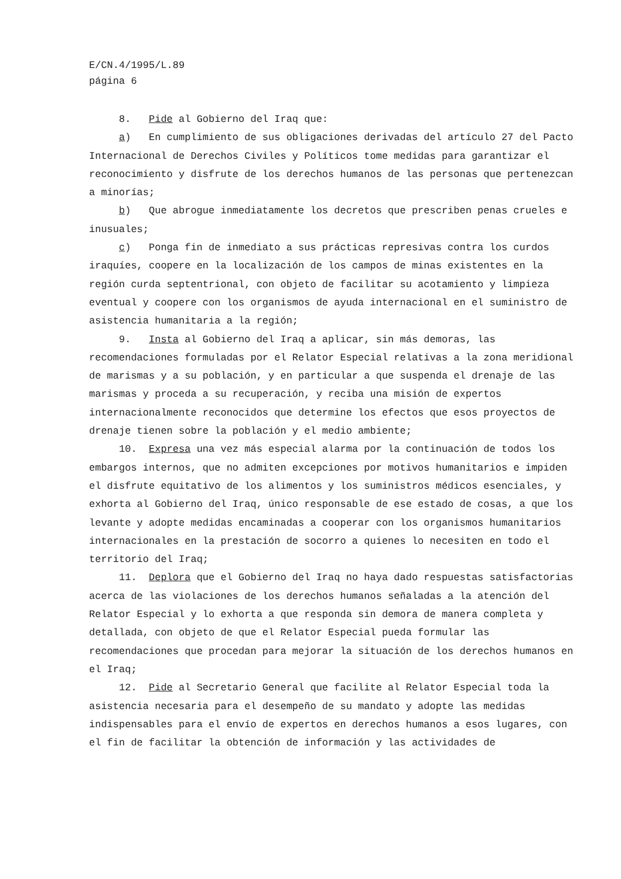E/CN.4/1995/L.89
página 6
8. Pide al Gobierno del Iraq que:
a) En cumplimiento de sus obligaciones derivadas del artículo 27 del Pacto Internacional de Derechos Civiles y Políticos tome medidas para garantizar el reconocimiento y disfrute de los derechos humanos de las personas que pertenezcan a minorías;
b) Que abrogue inmediatamente los decretos que prescriben penas crueles e inusuales;
c) Ponga fin de inmediato a sus prácticas represivas contra los curdos iraquíes, coopere en la localización de los campos de minas existentes en la región curda septentrional, con objeto de facilitar su acotamiento y limpieza eventual y coopere con los organismos de ayuda internacional en el suministro de asistencia humanitaria a la región;
9. Insta al Gobierno del Iraq a aplicar, sin más demoras, las recomendaciones formuladas por el Relator Especial relativas a la zona meridional de marismas y a su población, y en particular a que suspenda el drenaje de las marismas y proceda a su recuperación, y reciba una misión de expertos internacionalmente reconocidos que determine los efectos que esos proyectos de drenaje tienen sobre la población y el medio ambiente;
10. Expresa una vez más especial alarma por la continuación de todos los embargos internos, que no admiten excepciones por motivos humanitarios e impiden el disfrute equitativo de los alimentos y los suministros médicos esenciales, y exhorta al Gobierno del Iraq, único responsable de ese estado de cosas, a que los levante y adopte medidas encaminadas a cooperar con los organismos humanitarios internacionales en la prestación de socorro a quienes lo necesiten en todo el territorio del Iraq;
11. Deplora que el Gobierno del Iraq no haya dado respuestas satisfactorias acerca de las violaciones de los derechos humanos señaladas a la atención del Relator Especial y lo exhorta a que responda sin demora de manera completa y detallada, con objeto de que el Relator Especial pueda formular las recomendaciones que procedan para mejorar la situación de los derechos humanos en el Iraq;
12. Pide al Secretario General que facilite al Relator Especial toda la asistencia necesaria para el desempeño de su mandato y adopte las medidas indispensables para el envío de expertos en derechos humanos a esos lugares, con el fin de facilitar la obtención de información y las actividades de